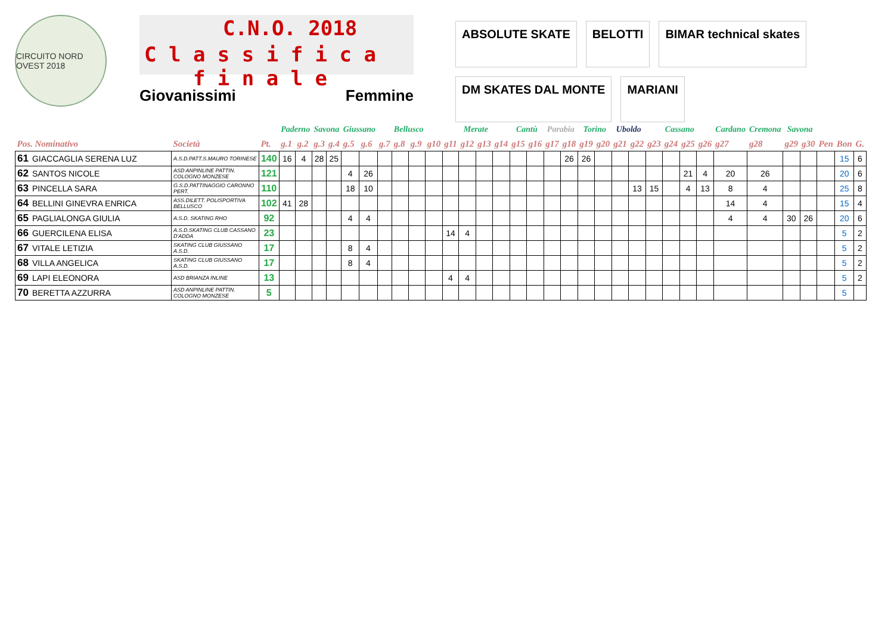CIRCUITO NORD OVEST 2018
C.N.O. 2018
C l a s s i f i c a f i n a l e
Giovanissimi Femmine
ABSOLUTE SKATE
BELOTTI
BIMAR technical skates
DM SKATES DAL MONTE
MARIANI
| | | | | Paderno | | Savona | | Giussano | | | Bellusco | | | | Merate | | | Cantù | | Parabia | | Torino | | Uboldo | | | Cassano | | | Cardano | Cremona | Savona | | | | |
| --- | --- | --- | --- | --- | --- | --- | --- | --- | --- | --- | --- | --- | --- | --- | --- | --- | --- | --- | --- | --- | --- | --- | --- | --- | --- | --- | --- | --- | --- | --- | --- | --- | --- | --- | --- | --- |
| Pos. Nominativo | | Società | Pt. | g.1 | g.2 | g.3 | g.4 | g.5 | g.6 | g.7 | g.8 | g.9 | g10 | g11 | g12 | g13 | g14 | g15 | g16 | g17 | g18 | g19 | g20 | g21 | g22 | g23 | g24 | g25 | g26 | g27 | g28 | g29 | g30 | Pen | Bon | G. |
| 61 | GIACCAGLIA SERENA LUZ | A.S.D.PATT.S.MAURO TORINESE | 140 | 16 | 4 | 28 | 25 | | | | | | | | | | | | | | 26 | 26 | | | | | | | | | | | | | 15 | 6 |
| 62 | SANTOS NICOLE | ASD ANPINLINE PATTIN. COLOGNO MONZESE | 121 | | | | | 4 | 26 | | | | | | | | | | | | | | | | | | | 21 | 4 | 20 | 26 | | | | 20 | 6 |
| 63 | PINCELLA SARA | G.S.D.PATTINAGGIO CARONNO PERT. | 110 | | | | | 18 | 10 | | | | | | | | | | | | | | | | 13 | 15 | | 4 | 13 | 8 | 4 | | | | 25 | 8 |
| 64 | BELLINI GINEVRA ENRICA | ASS.DILETT. POLISPORTIVA BELLUSCO | 102 | 41 | 28 | | | | | | | | | | | | | | | | | | | | | | | | | 14 | 4 | | | | 15 | 4 |
| 65 | PAGLIALONGA GIULIA | A.S.D. SKATING RHO | 92 | | | | | 4 | 4 | | | | | | | | | | | | | | | | | | | | | 4 | 4 | 30 | 26 | | 20 | 6 |
| 66 | GUERCILENA ELISA | A.S.D.SKATING CLUB CASSANO D'ADDA | 23 | | | | | | | | | | | 14 | 4 | | | | | | | | | | | | | | | | | | | | 5 | 2 |
| 67 | VITALE LETIZIA | SKATING CLUB GIUSSANO A.S.D. | 17 | | | | | 8 | 4 | | | | | | | | | | | | | | | | | | | | | | | | | | 5 | 2 |
| 68 | VILLA ANGELICA | SKATING CLUB GIUSSANO A.S.D. | 17 | | | | | 8 | 4 | | | | | | | | | | | | | | | | | | | | | | | | | | 5 | 2 |
| 69 | LAPI ELEONORA | ASD BRIANZA INLINE | 13 | | | | | | | | | | | 4 | 4 | | | | | | | | | | | | | | | | | | | | 5 | 2 |
| 70 | BERETTA AZZURRA | ASD ANPINLINE PATTIN. COLOGNO MONZESE | 5 | | | | | | | | | | | | | | | | | | | | | | | | | | | | | | | | 5 | |